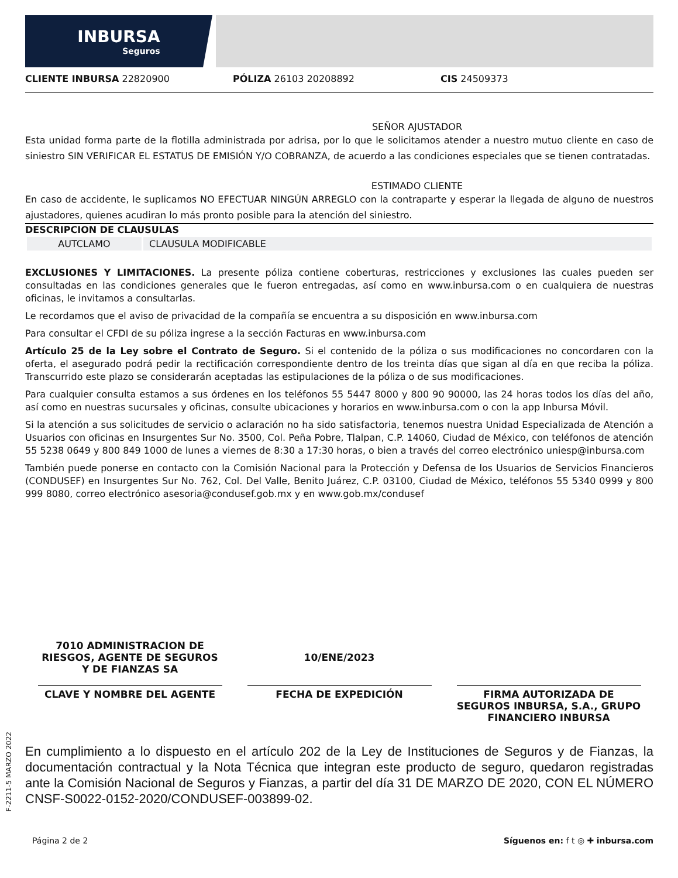INBURSA
Seguros
CLIENTE INBURSA 22820900 PÓLIZA 26103 20208892 CIS 24509373
SEÑOR AJUSTADOR
Esta unidad forma parte de la flotilla administrada por adrisa, por lo que le solicitamos atender a nuestro mutuo cliente en caso de siniestro SIN VERIFICAR EL ESTATUS DE EMISIÓN Y/O COBRANZA, de acuerdo a las condiciones especiales que se tienen contratadas.
ESTIMADO CLIENTE
En caso de accidente, le suplicamos NO EFECTUAR NINGÚN ARREGLO con la contraparte y esperar la llegada de alguno de nuestros ajustadores, quienes acudiran lo más pronto posible para la atención del siniestro.
DESCRIPCION DE CLAUSULAS
| AUTCLAMO | CLAUSULA MODIFICABLE |
EXCLUSIONES Y LIMITACIONES. La presente póliza contiene coberturas, restricciones y exclusiones las cuales pueden ser consultadas en las condiciones generales que le fueron entregadas, así como en www.inbursa.com o en cualquiera de nuestras oficinas, le invitamos a consultarlas.
Le recordamos que el aviso de privacidad de la compañía se encuentra a su disposición en www.inbursa.com
Para consultar el CFDI de su póliza ingrese a la sección Facturas en www.inbursa.com
Artículo 25 de la Ley sobre el Contrato de Seguro. Si el contenido de la póliza o sus modificaciones no concordaren con la oferta, el asegurado podrá pedir la rectificación correspondiente dentro de los treinta días que sigan al día en que reciba la póliza. Transcurrido este plazo se considerarán aceptadas las estipulaciones de la póliza o de sus modificaciones.
Para cualquier consulta estamos a sus órdenes en los teléfonos 55 5447 8000 y 800 90 90000, las 24 horas todos los días del año, así como en nuestras sucursales y oficinas, consulte ubicaciones y horarios en www.inbursa.com o con la app Inbursa Móvil.
Si la atención a sus solicitudes de servicio o aclaración no ha sido satisfactoria, tenemos nuestra Unidad Especializada de Atención a Usuarios con oficinas en Insurgentes Sur No. 3500, Col. Peña Pobre, Tlalpan, C.P. 14060, Ciudad de México, con teléfonos de atención 55 5238 0649 y 800 849 1000 de lunes a viernes de 8:30 a 17:30 horas, o bien a través del correo electrónico uniesp@inbursa.com
También puede ponerse en contacto con la Comisión Nacional para la Protección y Defensa de los Usuarios de Servicios Financieros (CONDUSEF) en Insurgentes Sur No. 762, Col. Del Valle, Benito Juárez, C.P. 03100, Ciudad de México, teléfonos 55 5340 0999 y 800 999 8080, correo electrónico asesoria@condusef.gob.mx y en www.gob.mx/condusef
7010 ADMINISTRACION DE RIESGOS, AGENTE DE SEGUROS Y DE FIANZAS SA
CLAVE Y NOMBRE DEL AGENTE
10/ENE/2023
FECHA DE EXPEDICIÓN
FIRMA AUTORIZADA DE SEGUROS INBURSA, S.A., GRUPO FINANCIERO INBURSA
En cumplimiento a lo dispuesto en el artículo 202 de la Ley de Instituciones de Seguros y de Fianzas, la documentación contractual y la Nota Técnica que integran este producto de seguro, quedaron registradas ante la Comisión Nacional de Seguros y Fianzas, a partir del día 31 DE MARZO DE 2020, CON EL NÚMERO CNSF-S0022-0152-2020/CONDUSEF-003899-02.
Página 2 de 2 Síguenos en: f t ◎ ✚ inbursa.com
F-2211-5 MARZO 2022